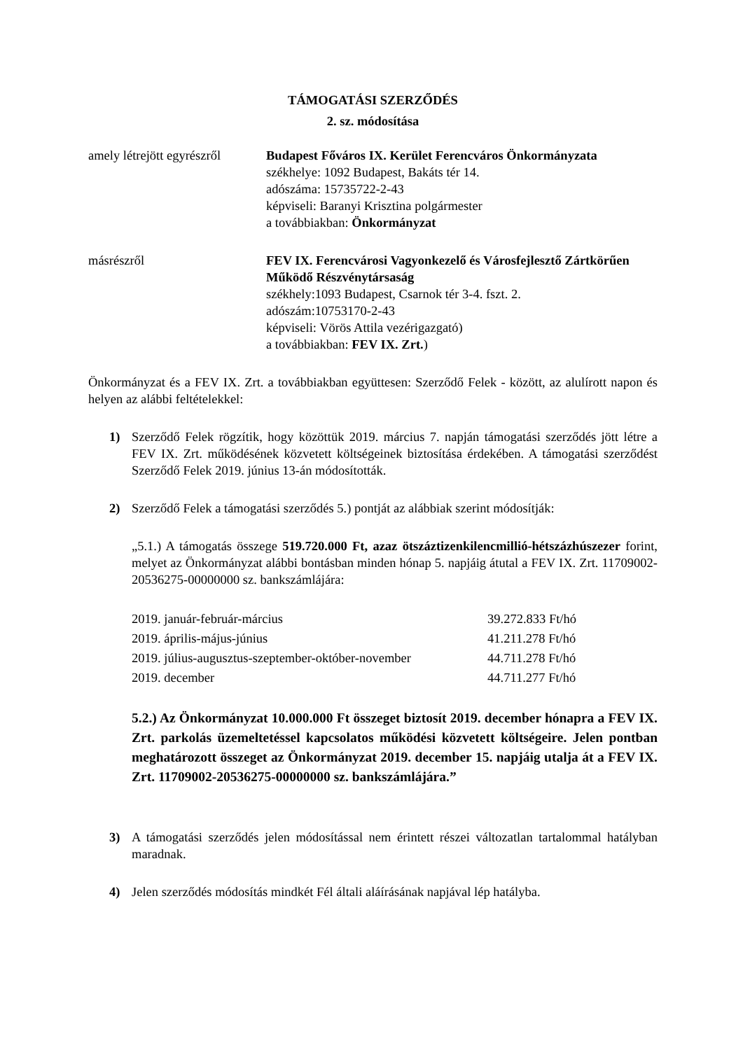TÁMOGATÁSI SZERZŐDÉS
2. sz. módosítása
amely létrejött egyrészről
Budapest Főváros IX. Kerület Ferencváros Önkormányzata
székhelye: 1092 Budapest, Bakáts tér 14.
adószáma: 15735722-2-43
képviseli: Baranyi Krisztina polgármester
a továbbiakban: Önkormányzat
másrészről FEV IX. Ferencvárosi Vagyonkezelő és Városfejlesztő Zártkörűen Működő Részvénytársaság
székhely:1093 Budapest, Csarnok tér 3-4. fszt. 2.
adószám:10753170-2-43
képviseli: Vörös Attila vezérigazgató)
a továbbiakban: FEV IX. Zrt.)
Önkormányzat és a FEV IX. Zrt. a továbbiakban együttesen: Szerződő Felek - között, az alulírott napon és helyen az alábbi feltételekkel:
1) Szerződő Felek rögzítik, hogy közöttük 2019. március 7. napján támogatási szerződés jött létre a FEV IX. Zrt. működésének közvetett költségeinek biztosítása érdekében. A támogatási szerződést Szerződő Felek 2019. június 13-án módosították.
2) Szerződő Felek a támogatási szerződés 5.) pontját az alábbiak szerint módosítják:
„5.1.) A támogatás összege 519.720.000 Ft, azaz ötszáztizenkilencmillió-hétszázhúszezer forint, melyet az Önkormányzat alábbi bontásban minden hónap 5. napjáig átutal a FEV IX. Zrt. 11709002-20536275-00000000 sz. bankszámlájára:
| 2019. január-február-március | 39.272.833 Ft/hó |
| 2019. április-május-június | 41.211.278 Ft/hó |
| 2019. július-augusztus-szeptember-október-november | 44.711.278 Ft/hó |
| 2019. december | 44.711.277 Ft/hó |
5.2.) Az Önkormányzat 10.000.000 Ft összeget biztosít 2019. december hónapra a FEV IX. Zrt. parkolás üzemeltetéssel kapcsolatos működési közvetett költségeire. Jelen pontban meghatározott összeget az Önkormányzat 2019. december 15. napjáig utalja át a FEV IX. Zrt. 11709002-20536275-00000000 sz. bankszámlájára.”
3) A támogatási szerződés jelen módosítással nem érintett részei változatlan tartalommal hatályban maradnak.
4) Jelen szerződés módosítás mindkét Fél általi aláírásának napjával lép hatályba.